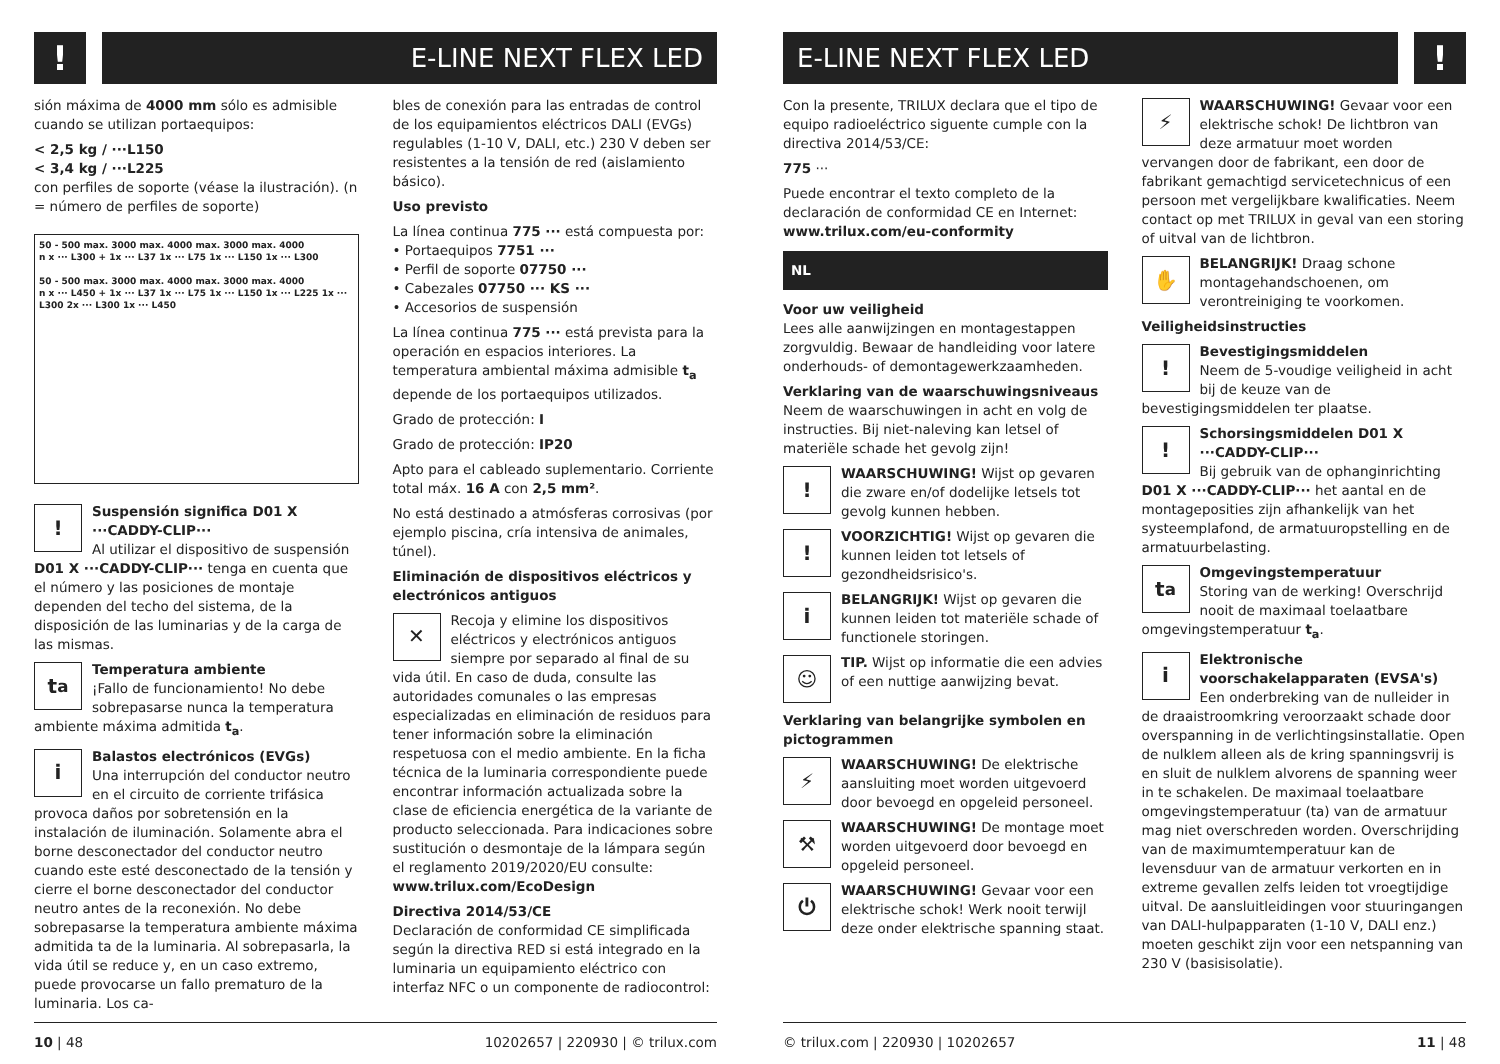!
E-LINE NEXT FLEX LED
sión máxima de 4000 mm sólo es admisible cuando se utilizan portaequipos:
< 2,5 kg / ···L150
< 3,4 kg / ···L225
con perfiles de soporte (véase la ilustración). (n = número de perfiles de soporte)
50 - 500 max. 3000 max. 4000 max. 3000 max. 4000
n x ··· L300 + 1x ··· L37 1x ··· L75 1x ··· L150 1x ··· L300
50 - 500 max. 3000 max. 4000 max. 3000 max. 4000
n x ··· L450 + 1x ··· L37 1x ··· L75 1x ··· L150 1x ··· L225 1x ··· L300 2x ··· L300 1x ··· L450
!
Suspensión significa D01 X ···CADDY-CLIP···
Al utilizar el dispositivo de suspensión D01 X ···CADDY-CLIP··· tenga en cuenta que el número y las posiciones de montaje dependen del techo del sistema, de la disposición de las luminarias y de la carga de las mismas.
t<sub>a</sub>
Temperatura ambiente
¡Fallo de funcionamiento! No debe sobrepasarse nunca la temperatura ambiente máxima admitida t<sub>a</sub>.
i
Balastos electrónicos (EVGs)
Una interrupción del conductor neutro en el circuito de corriente trifásica provoca daños por sobretensión en la instalación de iluminación. Solamente abra el borne desconectador del conductor neutro cuando este esté desconectado de la tensión y cierre el borne desconectador del conductor neutro antes de la reconexión. No debe sobrepasarse la temperatura ambiente máxima admitida ta de la luminaria. Al sobrepasarla, la vida útil se reduce y, en un caso extremo, puede provocarse un fallo prematuro de la luminaria. Los ca-
bles de conexión para las entradas de control de los equipamientos eléctricos DALI (EVGs) regulables (1-10 V, DALI, etc.) 230 V deben ser resistentes a la tensión de red (aislamiento básico).
Uso previsto
La línea continua 775 ··· está compuesta por:
• Portaequipos 7751 ···
• Perfil de soporte 07750 ···
• Cabezales 07750 ··· KS ···
• Accesorios de suspensión
La línea continua 775 ··· está prevista para la operación en espacios interiores. La temperatura ambiental máxima admisible t<sub>a</sub> depende de los portaequipos utilizados.
Grado de protección: I
Grado de protección: IP20
Apto para el cableado suplementario. Corriente total máx. 16 A con 2,5 mm².
No está destinado a atmósferas corrosivas (por ejemplo piscina, cría intensiva de animales, túnel).
Eliminación de dispositivos eléctricos y electrónicos antiguos
✕
Recoja y elimine los dispositivos eléctricos y electrónicos antiguos siempre por separado al final de su vida útil. En caso de duda, consulte las autoridades comunales o las empresas especializadas en eliminación de residuos para tener información sobre la eliminación respetuosa con el medio ambiente. En la ficha técnica de la luminaria correspondiente puede encontrar información actualizada sobre la clase de eficiencia energética de la variante de producto seleccionada. Para indicaciones sobre sustitución o desmontaje de la lámpara según el reglamento 2019/2020/EU consulte:
www.trilux.com/EcoDesign
Directiva 2014/53/CE
Declaración de conformidad CE simplificada según la directiva RED si está integrado en la luminaria un equipamiento eléctrico con interfaz NFC o un componente de radiocontrol:
10 | 48 10202657 | 220930 | © trilux.com
E-LINE NEXT FLEX LED
!
Con la presente, TRILUX declara que el tipo de equipo radioeléctrico siguente cumple con la directiva 2014/53/CE:
775 ···
Puede encontrar el texto completo de la declaración de conformidad CE en Internet:
www.trilux.com/eu-conformity
NL
Voor uw veiligheid
Lees alle aanwijzingen en montagestappen zorgvuldig. Bewaar de handleiding voor latere onderhouds- of demontagewerkzaamheden.
Verklaring van de waarschuwingsniveaus
Neem de waarschuwingen in acht en volg de instructies. Bij niet-naleving kan letsel of materiële schade het gevolg zijn!
!
WAARSCHUWING! Wijst op gevaren die zware en/of dodelijke letsels tot gevolg kunnen hebben.
!
VOORZICHTIG! Wijst op gevaren die kunnen leiden tot letsels of gezondheidsrisico's.
i
BELANGRIJK! Wijst op gevaren die kunnen leiden tot materiële schade of functionele storingen.
☺
TIP. Wijst op informatie die een advies of een nuttige aanwijzing bevat.
Verklaring van belangrijke symbolen en pictogrammen
⚡
WAARSCHUWING! De elektrische aansluiting moet worden uitgevoerd door bevoegd en opgeleid personeel.
⚒
WAARSCHUWING! De montage moet worden uitgevoerd door bevoegd en opgeleid personeel.
⏻
WAARSCHUWING! Gevaar voor een elektrische schok! Werk nooit terwijl deze onder elektrische spanning staat.
⚡
WAARSCHUWING! Gevaar voor een elektrische schok! De lichtbron van deze armatuur moet worden vervangen door de fabrikant, een door de fabrikant gemachtigd servicetechnicus of een persoon met vergelijkbare kwalificaties. Neem contact op met TRILUX in geval van een storing of uitval van de lichtbron.
✋
BELANGRIJK! Draag schone montagehandschoenen, om verontreiniging te voorkomen.
Veiligheidsinstructies
!
Bevestigingsmiddelen
Neem de 5-voudige veiligheid in acht bij de keuze van de bevestigingsmiddelen ter plaatse.
!
Schorsingsmiddelen D01 X ···CADDY-CLIP···
Bij gebruik van de ophanginrichting D01 X ···CADDY-CLIP··· het aantal en de montageposities zijn afhankelijk van het systeemplafond, de armatuuropstelling en de armatuurbelasting.
t<sub>a</sub>
Omgevingstemperatuur
Storing van de werking! Overschrijd nooit de maximaal toelaatbare omgevingstemperatuur t<sub>a</sub>.
i
Elektronische voorschakelapparaten (EVSA's)
Een onderbreking van de nulleider in de draaistroomkring veroorzaakt schade door overspanning in de verlichtingsinstallatie. Open de nulklem alleen als de kring spanningsvrij is en sluit de nulklem alvorens de spanning weer in te schakelen. De maximaal toelaatbare omgevingstemperatuur (ta) van de armatuur mag niet overschreden worden. Overschrijding van de maximumtemperatuur kan de levensduur van de armatuur verkorten en in extreme gevallen zelfs leiden tot vroegtijdige uitval. De aansluitleidingen voor stuuringangen van DALI-hulpapparaten (1-10 V, DALI enz.) moeten geschikt zijn voor een netspanning van 230 V (basisisolatie).
© trilux.com | 220930 | 10202657 11 | 48